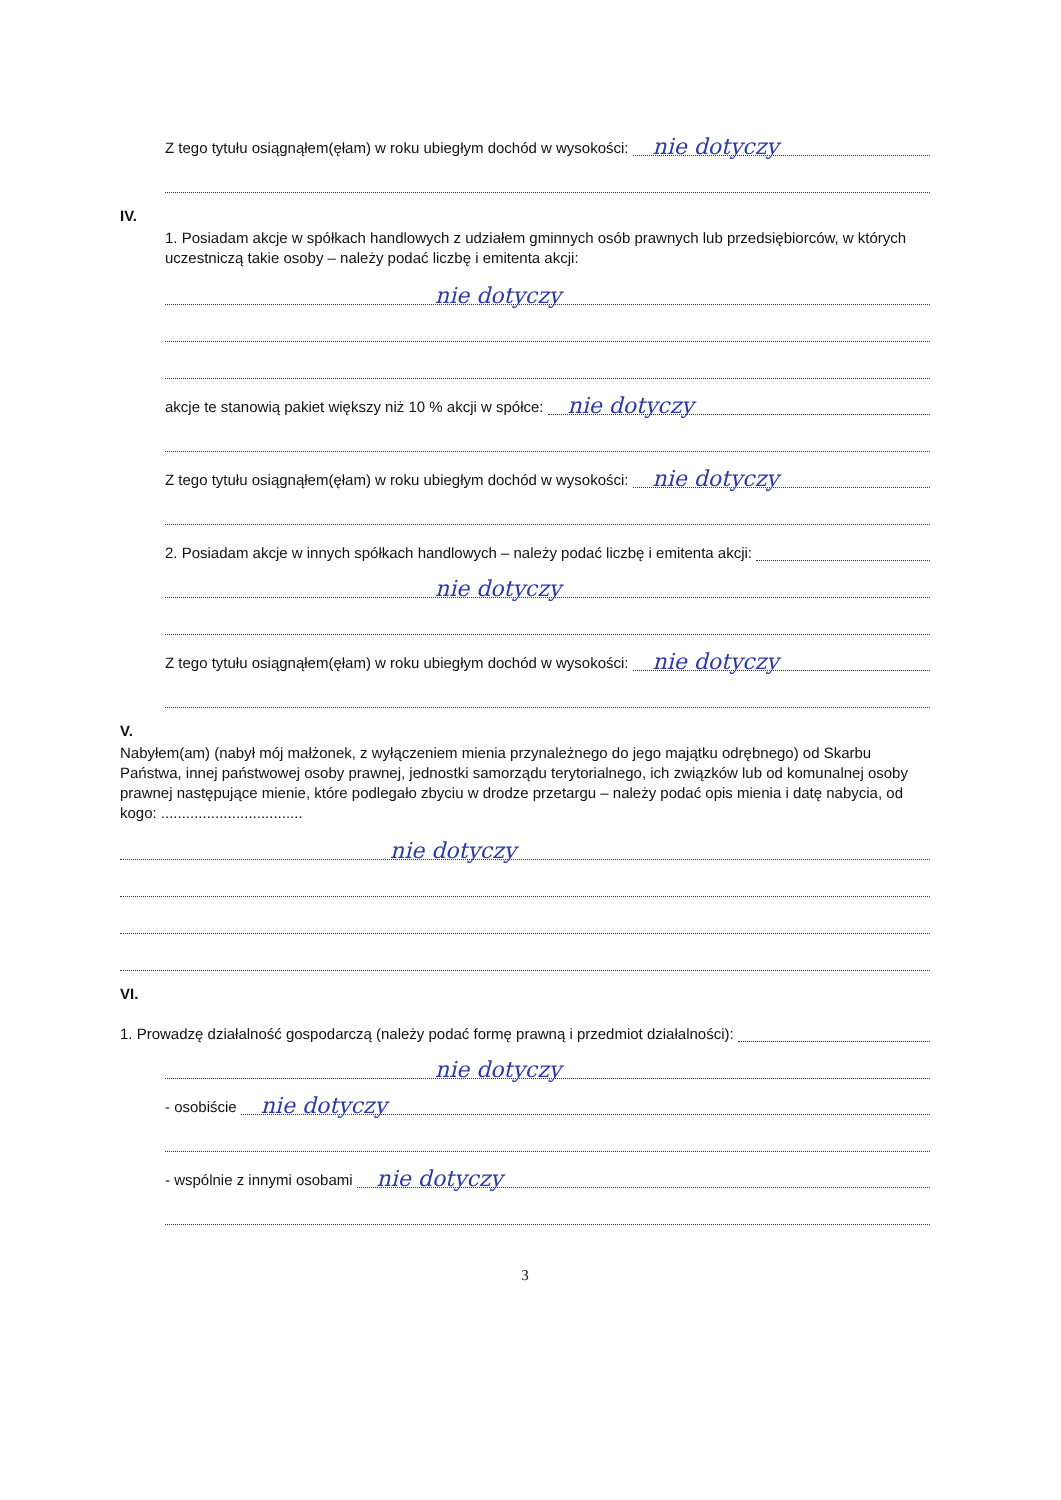Z tego tytułu osiągnąłem(ęłam) w roku ubiegłym dochód w wysokości:
nie dotyczy
IV.
1. Posiadam akcje w spółkach handlowych z udziałem gminnych osób prawnych lub przedsiębiorców, w których uczestniczą takie osoby – należy podać liczbę i emitenta akcji:
nie dotyczy
akcje te stanowią pakiet większy niż 10 % akcji w spółce:
nie dotyczy
Z tego tytułu osiągnąłem(ęłam) w roku ubiegłym dochód w wysokości:
nie dotyczy
2. Posiadam akcje w innych spółkach handlowych – należy podać liczbę i emitenta akcji:
nie dotyczy
Z tego tytułu osiągnąłem(ęłam) w roku ubiegłym dochód w wysokości:
nie dotyczy
V.
Nabyłem(am) (nabył mój małżonek, z wyłączeniem mienia przynależnego do jego majątku odrębnego) od Skarbu Państwa, innej państwowej osoby prawnej, jednostki samorządu terytorialnego, ich związków lub od komunalnej osoby prawnej następujące mienie, które podlegało zbyciu w drodze przetargu – należy podać opis mienia i datę nabycia, od kogo: ..................................
nie dotyczy
VI.
1. Prowadzę działalność gospodarczą (należy podać formę prawną i przedmiot działalności):
nie dotyczy
- osobiście
nie dotyczy
- wspólnie z innymi osobami
nie dotyczy
3